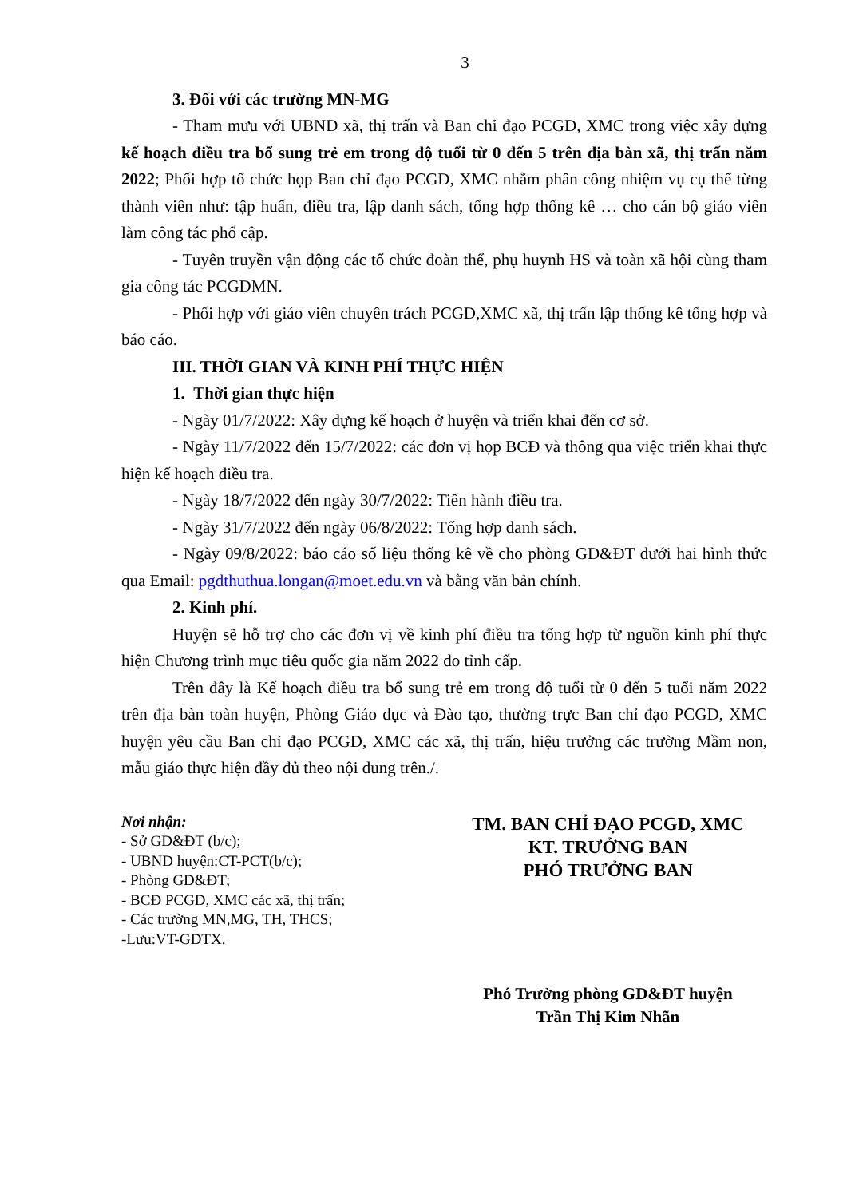3
3. Đối với các trường MN-MG
- Tham mưu với UBND xã, thị trấn và Ban chỉ đạo PCGD, XMC trong việc xây dựng kế hoạch điều tra bổ sung trẻ em trong độ tuổi từ 0 đến 5 trên địa bàn xã, thị trấn năm 2022; Phối hợp tổ chức họp Ban chỉ đạo PCGD, XMC nhằm phân công nhiệm vụ cụ thể từng thành viên như: tập huấn, điều tra, lập danh sách, tổng hợp thống kê … cho cán bộ giáo viên làm công tác phổ cập.
- Tuyên truyền vận động các tổ chức đoàn thể, phụ huynh HS và toàn xã hội cùng tham gia công tác PCGDMN.
- Phối hợp với giáo viên chuyên trách PCGD,XMC xã, thị trấn lập thống kê tổng hợp và báo cáo.
III. THỜI GIAN VÀ KINH PHÍ THỰC HIỆN
1. Thời gian thực hiện
- Ngày 01/7/2022: Xây dựng kế hoạch ở huyện và triển khai đến cơ sở.
- Ngày 11/7/2022 đến 15/7/2022: các đơn vị họp BCĐ và thông qua việc triển khai thực hiện kế hoạch điều tra.
- Ngày 18/7/2022 đến ngày 30/7/2022: Tiến hành điều tra.
- Ngày 31/7/2022 đến ngày 06/8/2022: Tổng hợp danh sách.
- Ngày 09/8/2022: báo cáo số liệu thống kê về cho phòng GD&ĐT dưới hai hình thức qua Email: pgdthuthua.longan@moet.edu.vn và bằng văn bản chính.
2. Kinh phí.
Huyện sẽ hỗ trợ cho các đơn vị về kinh phí điều tra tổng hợp từ nguồn kinh phí thực hiện Chương trình mục tiêu quốc gia năm 2022 do tỉnh cấp.
Trên đây là Kế hoạch điều tra bổ sung trẻ em trong độ tuổi từ 0 đến 5 tuổi năm 2022 trên địa bàn toàn huyện, Phòng Giáo dục và Đào tạo, thường trực Ban chỉ đạo PCGD, XMC huyện yêu cầu Ban chỉ đạo PCGD, XMC các xã, thị trấn, hiệu trưởng các trường Mầm non, mẫu giáo thực hiện đầy đủ theo nội dung trên./.
Nơi nhận:
- Sở GD&ĐT (b/c);
- UBND huyện:CT-PCT(b/c);
- Phòng GD&ĐT;
- BCĐ PCGD, XMC các xã, thị trấn;
- Các trường MN,MG, TH, THCS;
-Lưu:VT-GDTX.
TM. BAN CHỈ ĐẠO PCGD, XMC
KT. TRƯỞNG BAN
PHÓ TRƯỞNG BAN
Phó Trưởng phòng GD&ĐT huyện
Trần Thị Kim Nhãn